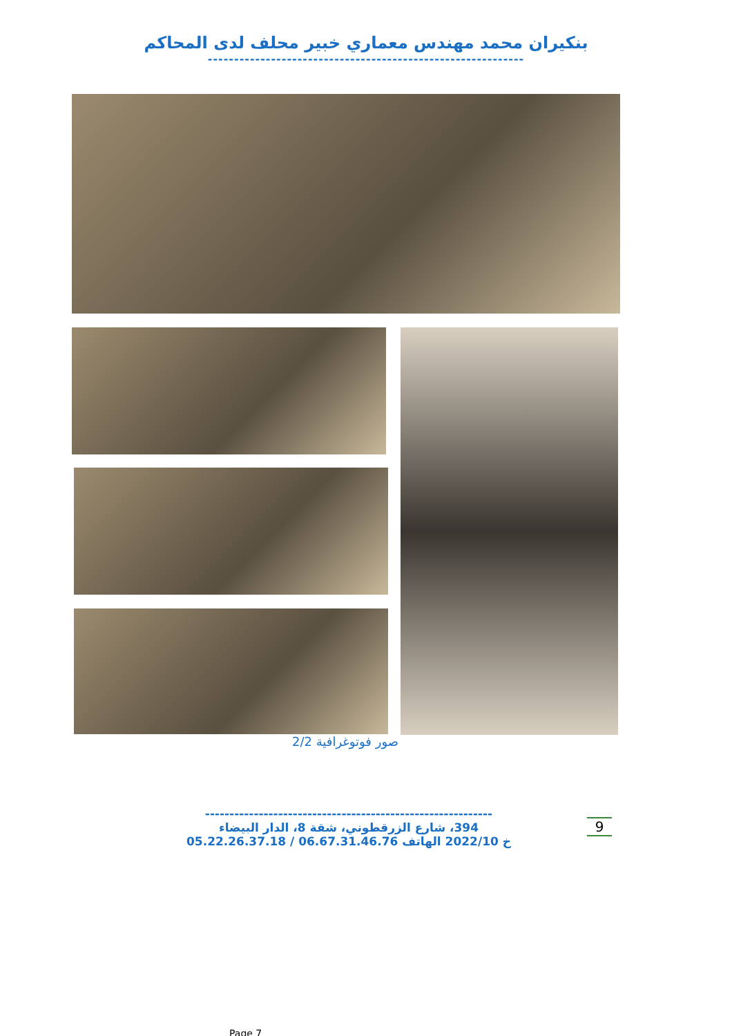بنكيران محمد مهندس معماري خبير محلف لدى المحاكم
------------------------------------------------------------
صور فوتوغرافية 2/2
-----------------------------------------------------------
394، شارع الزرقطوني، شقة 8، الدار البيضاء
خ 2022/10 الهاتف 06.67.31.46.76 / 05.22.26.37.18
9
Page 7